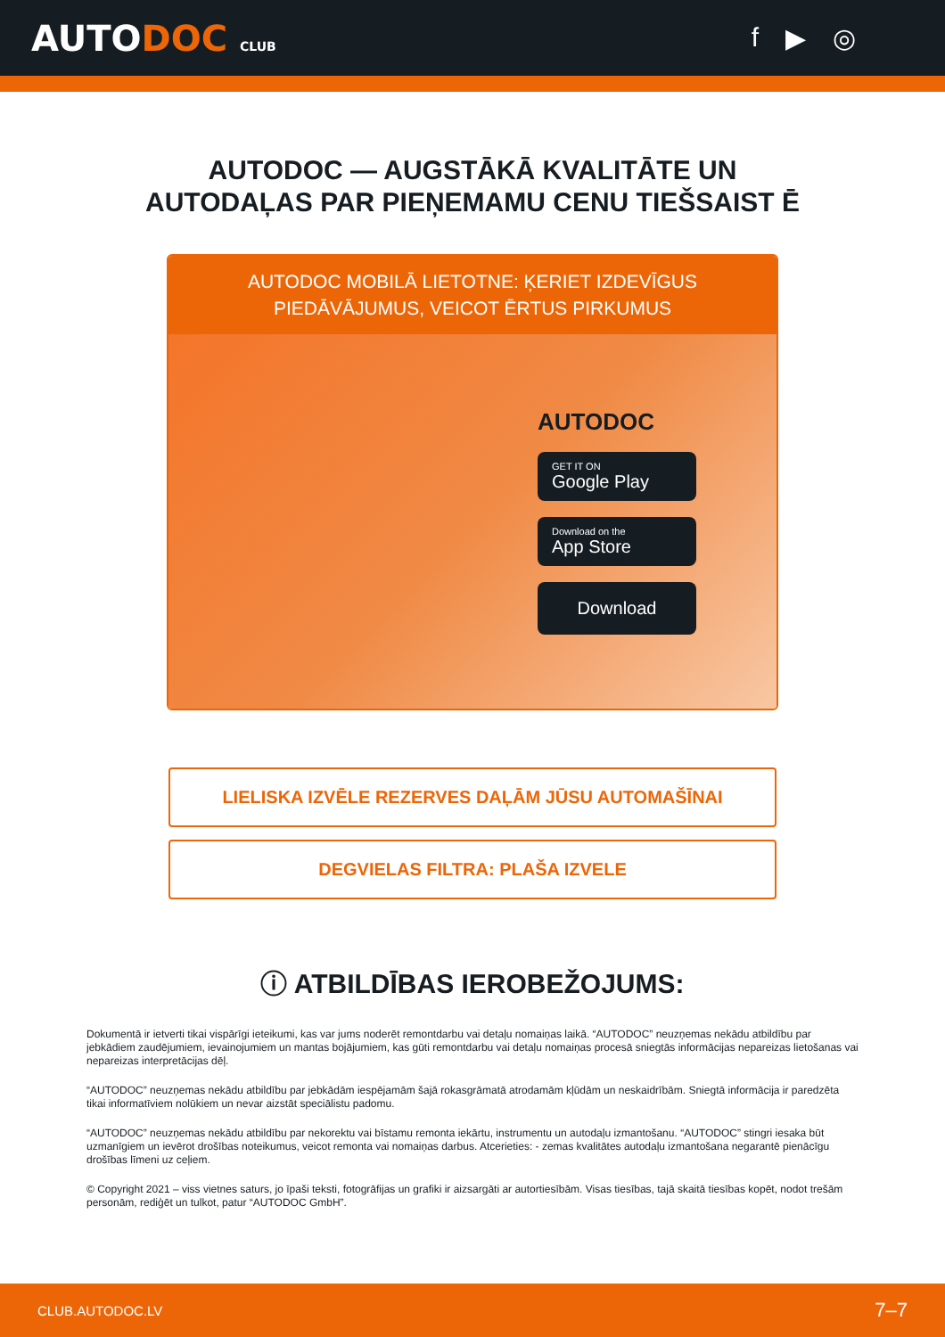AUTODOC CLUB
f ▶ ◎
AUTODOC — AUGSTĀKĀ KVALITĀTE UN
AUTODAĻAS PAR PIEŅEMAMU CENU TIEŠSAIST Ē
AUTODOC MOBILĀ LIETOTNE: ĶERIET IZDEVĪGUS PIEDĀVĀJUMUS, VEICOT ĒRTUS PIRKUMUS
AUTODOC
GET IT ON
Google Play
Download on the
App Store
Download
LIELISKA IZVĒLE REZERVES DAĻĀM JŪSU AUTOMAŠĪNAI
DEGVIELAS FILTRA: PLAŠA IZVELE
ⓘ ATBILDĪBAS IEROBEŽOJUMS:
Dokumentā ir ietverti tikai vispārīgi ieteikumi, kas var jums noderēt remontdarbu vai detaļu nomaiņas laikā. “AUTODOC” neuzņemas nekādu atbildību par jebkādiem zaudējumiem, ievainojumiem un mantas bojājumiem, kas gūti remontdarbu vai detaļu nomaiņas procesā sniegtās informācijas nepareizas lietošanas vai nepareizas interpretācijas dēļ.
“AUTODOC” neuzņemas nekādu atbildību par jebkādām iespējamām šajā rokasgrāmatā atrodamām kļūdām un neskaidrībām. Sniegtā informācija ir paredzēta tikai informatīviem nolūkiem un nevar aizstāt speciālistu padomu.
“AUTODOC” neuzņemas nekādu atbildību par nekorektu vai bīstamu remonta iekārtu, instrumentu un autodaļu izmantošanu. “AUTODOC” stingri iesaka būt uzmanīgiem un ievērot drošības noteikumus, veicot remonta vai nomaiņas darbus. Atcerieties: - zemas kvalitātes autodaļu izmantošana negarantē pienācīgu drošības līmeni uz ceļiem.
© Copyright 2021 – viss vietnes saturs, jo īpaši teksti, fotogrāfijas un grafiki ir aizsargāti ar autortiesībām. Visas tiesības, tajā skaitā tiesības kopēt, nodot trešām personām, rediģēt un tulkot, patur “AUTODOC GmbH”.
CLUB.AUTODOC.LV 7–7